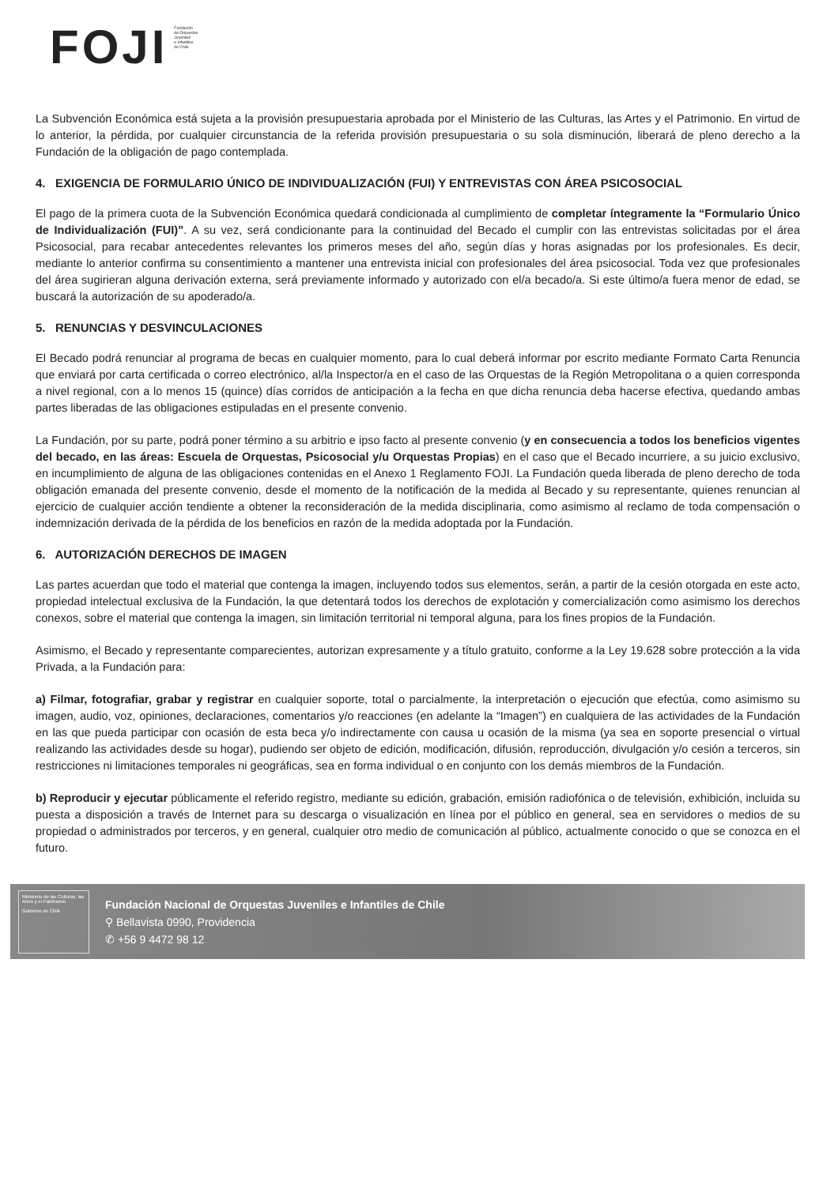FOJI
Fundación
de Orquestas
Juveniles
e Infantiles
de Chile
La Subvención Económica está sujeta a la provisión presupuestaria aprobada por el Ministerio de las Culturas, las Artes y el Patrimonio. En virtud de lo anterior, la pérdida, por cualquier circunstancia de la referida provisión presupuestaria o su sola disminución, liberará de pleno derecho a la Fundación de la obligación de pago contemplada.
4. EXIGENCIA DE FORMULARIO ÚNICO DE INDIVIDUALIZACIÓN (FUI) Y ENTREVISTAS CON ÁREA PSICOSOCIAL
El pago de la primera cuota de la Subvención Económica quedará condicionada al cumplimiento de completar íntegramente la “Formulario Único de Individualización (FUI)”. A su vez, será condicionante para la continuidad del Becado el cumplir con las entrevistas solicitadas por el área Psicosocial, para recabar antecedentes relevantes los primeros meses del año, según días y horas asignadas por los profesionales. Es decir, mediante lo anterior confirma su consentimiento a mantener una entrevista inicial con profesionales del área psicosocial. Toda vez que profesionales del área sugirieran alguna derivación externa, será previamente informado y autorizado con el/a becado/a. Si este último/a fuera menor de edad, se buscará la autorización de su apoderado/a.
5. RENUNCIAS Y DESVINCULACIONES
El Becado podrá renunciar al programa de becas en cualquier momento, para lo cual deberá informar por escrito mediante Formato Carta Renuncia que enviará por carta certificada o correo electrónico, al/la Inspector/a en el caso de las Orquestas de la Región Metropolitana o a quien corresponda a nivel regional, con a lo menos 15 (quince) días corridos de anticipación a la fecha en que dicha renuncia deba hacerse efectiva, quedando ambas partes liberadas de las obligaciones estipuladas en el presente convenio.
La Fundación, por su parte, podrá poner término a su arbitrio e ipso facto al presente convenio (y en consecuencia a todos los beneficios vigentes del becado, en las áreas: Escuela de Orquestas, Psicosocial y/u Orquestas Propias) en el caso que el Becado incurriere, a su juicio exclusivo, en incumplimiento de alguna de las obligaciones contenidas en el Anexo 1 Reglamento FOJI. La Fundación queda liberada de pleno derecho de toda obligación emanada del presente convenio, desde el momento de la notificación de la medida al Becado y su representante, quienes renuncian al ejercicio de cualquier acción tendiente a obtener la reconsideración de la medida disciplinaria, como asimismo al reclamo de toda compensación o indemnización derivada de la pérdida de los beneficios en razón de la medida adoptada por la Fundación.
6. AUTORIZACIÓN DERECHOS DE IMAGEN
Las partes acuerdan que todo el material que contenga la imagen, incluyendo todos sus elementos, serán, a partir de la cesión otorgada en este acto, propiedad intelectual exclusiva de la Fundación, la que detentará todos los derechos de explotación y comercialización como asimismo los derechos conexos, sobre el material que contenga la imagen, sin limitación territorial ni temporal alguna, para los fines propios de la Fundación.
Asimismo, el Becado y representante comparecientes, autorizan expresamente y a título gratuito, conforme a la Ley 19.628 sobre protección a la vida Privada, a la Fundación para:
a) Filmar, fotografiar, grabar y registrar en cualquier soporte, total o parcialmente, la interpretación o ejecución que efectúa, como asimismo su imagen, audio, voz, opiniones, declaraciones, comentarios y/o reacciones (en adelante la “Imagen”) en cualquiera de las actividades de la Fundación en las que pueda participar con ocasión de esta beca y/o indirectamente con causa u ocasión de la misma (ya sea en soporte presencial o virtual realizando las actividades desde su hogar), pudiendo ser objeto de edición, modificación, difusión, reproducción, divulgación y/o cesión a terceros, sin restricciones ni limitaciones temporales ni geográficas, sea en forma individual o en conjunto con los demás miembros de la Fundación.
b) Reproducir y ejecutar públicamente el referido registro, mediante su edición, grabación, emisión radiofónica o de televisión, exhibición, incluida su puesta a disposición a través de Internet para su descarga o visualización en línea por el público en general, sea en servidores o medios de su propiedad o administrados por terceros, y en general, cualquier otro medio de comunicación al público, actualmente conocido o que se conozca en el futuro.
Ministerio de las Culturas, las Artes y el Patrimonio
Gobierno de Chile
Fundación Nacional de Orquestas Juveniles e Infantiles de Chile
⚲ Bellavista 0990, Providencia
✆ +56 9 4472 98 12